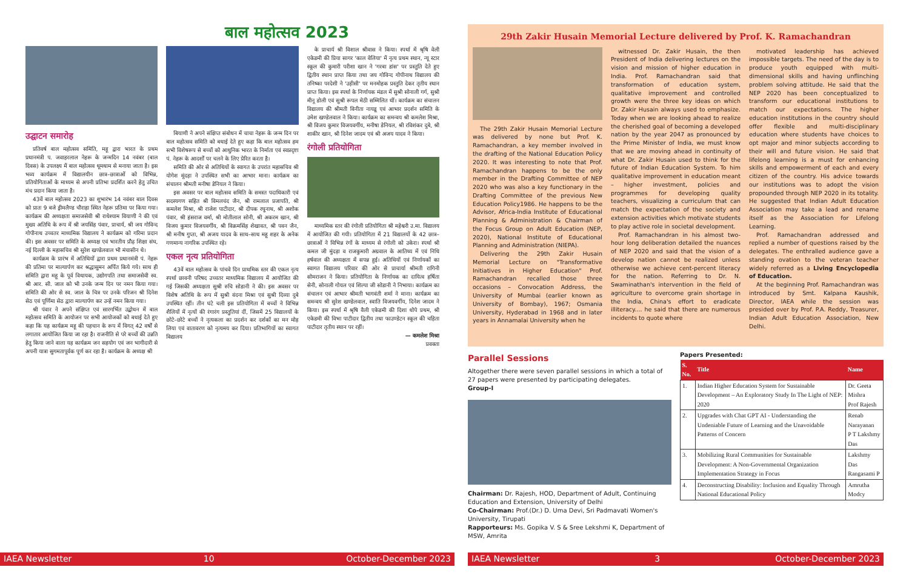बाल महोत्सव 2023
उद्घाटन समारोह
प्रतिवर्ष बाल महोत्सव समिति, महू द्वारा भारत के प्रथम प्रधानमंत्री प. जवाहरलाल नेहरू के जन्मदिन 14 नवंबर (बाल दिवस) के उपलक्ष्य में बाल महोत्सव धूमधाम से मनाया जाता है। इस भव्य कार्यक्रम में विद्यालयीन छात्र–छात्राओं को विभिन्न, प्रतियोगिताओं के माध्यम से अपनी प्रतिभा प्रदर्शित करने हेतु उचित मंच प्रदान किया जाता है।
43वें बाल महोत्सव 2023 का शुभारंभ 14 नवंबर बाल दिवस को प्रातः 9 बजे ड्रीमलैण्ड चौराहा स्थित नेहरू प्रतिमा पर किया गया। कार्यक्रम की अध्यक्षता समाजसेवी श्री राधेश्याम वियाणी ने की एवं मुख्य अतिथि के रूप में श्री जयसिंह पंवार, प्राचार्य, श्री जय गोविन्द गोपीनाथ उच्चतर माध्यमिक विद्यालय ने कार्यक्रम को गरिमा प्रदान की। इस अवसर पर समिति के अध्यक्ष एवं भारतीय प्रौढ़ शिक्षा संघ, नई दिल्ली के महासचिव श्री सुरेश खण्डेलवाल भी मंचासीन थे।
कार्यक्रम के प्रारंभ में अतिथियों द्वारा प्रथम प्रधानमंत्री पं. नेहरू की प्रतिमा पर माल्यार्पण कर श्रद्धासुमन अर्पित किये गये। साथ ही समिति द्वारा महू के पूर्व विधायक, उद्योगपति तथा समाजसेवी स्व. श्री आर. सी. जाल को भी उनके जन्म दिन पर नमन किया गया। समिति की ओर से स्व. जाल के चित्र पर उनके परिजन श्री दिनेश सेठ एवं पूर्णिमा सेठ द्वारा माल्यार्पण कर उन्हें नमन किया गया।
श्री पंवार ने अपने संक्षिप्त एवं सारगर्भित उद्बोधन में बाल महोत्सव समिति के आयोजन पर सभी आयोजकों को बधाई देते हुए कहा कि यह कार्यक्रम महू की पहचान के रूप में विगत् 42 वर्षों से लगातार आयोजित किया जा रहा है। राजनीति से परे बच्चों की उन्नति हेतु किया जाने वाला यह कार्यक्रम जन सहयोग एवं जन भागीदारी से अपनी यात्रा सुगमतापूर्वक पूर्ण कर रहा है। कार्यक्रम के अध्यक्ष श्री
बियाणी ने अपने संक्षिप्त संबोधन में चाचा नेहरू के जन्म दिन पर बाल महोत्सव समिति को बधाई देते हुए कहा कि बाल महोत्सव हम सभी विशेषरूप से बच्चों को आधुनिक भारत के निर्माता एवं स्वप्नदृष्टा पं. नेहरू के आदर्शों पर चलने के लिए प्रेरित करता है।
समिति की ओर से अतिथियों के स्वागत के उपरांत महासचिव श्री योगेश मूंदड़ा ने उपस्थित सभी का आभार माना। कार्यक्रम का संचालन श्रीमती मनीषा डेनियल ने किया।
इस अवसर पर बाल महोत्सव समिति के समस्त पदाधिकारी एवं सदस्यगण सहित श्री विमलचंद जैन, श्री रामलाल प्रजापति, श्री कमलेश मिश्रा, श्री राजेश पाटीदार, श्री दीपक रघुनाथ, श्री अशोक पंवार, श्री हंसराज वर्मा, श्री मोतीलाल सोनी, श्री अकरम खान, श्री विजय कुमार विजयवर्गीय, श्री विक्रमसिंह शेखावत, श्री पवन जैन, श्री मनीष गुप्ता, श्री अजय यादव के साथ–साथ महू शहर के अनेक गणमान्य नागरिक उपस्थित रहे।
एकल नृत्य प्रतियोगिता
43वें बाल महोत्सव के पांचवे दिन प्राथमिक स्तर की एकल नृत्य स्पर्धा छावनी परिषद उच्चतर माध्यमिक विद्यालय में आयोजित की गई जिसकी अध्यक्षता सुश्री रुचि सोडानी ने की। इस अवसर पर विशेष अतिथि के रूप में सुश्री वंदना मिश्रा एवं सुश्री दिव्या दुबे उपस्थित रहीं। तीन घंटे चली इस प्रतियोगिता में बच्चों ने विभिन्न शैलियों में नृत्यों की रंगारंग प्रस्तुतियां दीं, जिसमें 25 विद्यालयों के छोटे–छोटे बच्चों ने नृत्यकला का प्रदर्शन कर दर्शकों का मन मोह लिया एवं वातावरण को नृत्यमय कर दिया। प्रतिभागियों का स्वागत विद्यालय
के प्राचार्य श्री विशाल श्रीवास ने किया। स्पर्धा में श्रृषि वेली एकेडमी की प्रिया सागर 'काल वेलिया' में नृत्य प्रथम स्थान, न्यू स्टार स्कूल की कुमारी परीशा खान ने 'गरबा डांस' पर प्रस्तुति देते हुए द्वितीय स्थान प्राप्त किया तथा जय गोविन्द गोपीनाथ विद्यालय की तनिष्का परदेशी ने 'उड़ीसी' पर मनमोहक प्रस्तुति देकर तृतीय स्थान प्राप्त किया। इस स्पर्धा के निर्णायक मंडल में सुश्री सोनाली गर्ग, सुश्री मीनू डोली एवं सुश्री रूपल मेठी सम्मिलित थीं। कार्यक्रम का संचालन विद्यालय की श्रीमती विनीता नायडू एवं आभार प्रदर्शन समिति के उमेश खण्डेलवाल ने किया। कार्यक्रम का समन्वय श्री कमलेश मिश्रा, श्री विजय कुमार विजयवर्गीय, मनीषा डेनियल, श्री रविशंकर दुबे, श्री शाकीर खान, श्री दिनेश जादम एवं श्री अजय यादव ने किया।
रंगोली प्रतियोगिता
माध्यमिक स्तर की रंगोली प्रतियोगिता श्री महेश्वरी उ.मा. विद्यालय में आयोजित की गयी। प्रतियोगिता में 21 विद्यालयों के 42 छात्र–छात्राओं ने विभिन्न रंगों के माध्यम से रंगोली को उकेरा। स्पर्धा श्री कमल जी मुंदड़ा व राजकुमारी अग्रवाल के आतिथ्य में एवं निधि हर्षवाल की अध्यक्षता में सपन्न हुई। अतिथियों एवं निर्णायकों का स्वागत विद्यालय परिवार की ओर से प्राचार्या श्रीमती रागिनी सोमराजन ने किया। प्रतियोगिता के निर्णायक का दायित्व हर्षिता सेनी, सोनाली गोयल एवं शिल्पा जी सोडानी ने निभाया। कार्यक्रम का संचालन एवं आभार श्रीमती भागवंती शर्मा ने माना। कार्यक्रम का समन्वय श्री सुरेश खण्डेलवाल, स्वाति विजयवर्गीय, दिनेश जादम ने किया। इस स्पर्धा में श्रृषि वैली एकेडमी की दिशा धोपे प्रथम, श्री एकेडमी की विभा पाटीदार द्वितीय तथा फाउण्डेटन स्कूल की चहिता पाटीदार तृतीय स्थान पर रहीं।
— कमलेश मिश्रा
प्रवक्ता
IAEA Newsletter 10 October-December 2023
29th Zakir Husain Memorial Lecture delivered by Prof. K. Ramachandran
The 29th Zakir Husain Memorial Lecture was delivered by none but Prof. K. Ramachandran, a key member involved in the drafting of the National Education Policy 2020. It was interesting to note that Prof. Ramachandran happens to be the only member in the Drafting Committee of NEP 2020 who was also a key functionary in the Drafting Committee of the previous New Education Policy1986. He happens to be the Advisor, Africa-India Institute of Educational Planning & Administration & Chairman of the Focus Group on Adult Education (NEP, 2020), National Institute of Educational Planning and Administration (NIEPA).
Delivering the 29th Zakir Husain Memorial Lecture on "Transformative Initiatives in Higher Education" Prof. Ramachandran recalled those three occasions – Convocation Address, the University of Mumbai (earlier known as University of Bombay), 1967; Osmania University, Hyderabad in 1968 and in later years in Annamalai University when he
witnessed Dr. Zakir Husain, the then President of India delivering lectures on the vision and mission of higher education in India. Prof. Ramachandran said that transformation of education system, qualitative improvement and controlled growth were the three key ideas on which Dr. Zakir Husain always used to emphasize. Today when we are looking ahead to realize the cherished goal of becoming a developed nation by the year 2047 as pronounced by the Prime Minister of India, we must know that we are moving ahead in continuity of what Dr. Zakir Husain used to think for the future of Indian Education System. To him qualitative improvement in education meant – higher investment, policies and programmes for developing quality teachers, visualizing a curriculum that can match the expectation of the society and extension activities which motivate students to play active role in societal development.
Prof. Ramachandran in his almost two-hour long deliberation detailed the nuances of NEP 2020 and said that the vision of a develop nation cannot be realized unless otherwise we achieve cent-percent literacy for the nation. Referring to Dr. N. Swaminathan's intervention in the field of agriculture to overcome grain shortage in the India, China's effort to eradicate illiteracy.... he said that there are numerous incidents to quote where
motivated leadership has achieved impossible targets. The need of the day is to produce youth equipped with multi-dimensional skills and having unflinching problem solving attitude. He said that the NEP 2020 has been conceptualized to transform our educational institutions to match our expectations. The higher education institutions in the country should offer flexible and multi-disciplinary education where students have choices to opt major and minor subjects according to their will and future vision. He said that lifelong learning is a must for enhancing skills and empowerment of each and every citizen of the country. His advice towards our institutions was to adopt the vision propounded through NEP 2020 in its totality. He suggested that Indian Adult Education Association may take a lead and rename itself as the Association for Lifelong Learning.
Prof. Ramachandran addressed and replied a number of questions raised by the delegates. The enthralled audience gave a standing ovation to the veteran teacher widely referred as a Living Encyclopedia of Education.
At the beginning Prof. Ramachandran was introduced by Smt. Kalpana Kaushik, Director, IAEA while the session was presided over by Prof. P.A. Reddy, Treasurer, Indian Adult Education Association, New Delhi.
Parallel Sessions
Altogether there were seven parallel sessions in which a total of 27 papers were presented by participating delegates.
Group-I
Chairman: Dr. Rajesh, HOD, Department of Adult, Continuing Education and Extension, University of Delhi
Co-Chairman: Prof.(Dr.) D. Uma Devi, Sri Padmavati Women's University, Tirupati
Rapporteurs: Ms. Gopika V. S & Sree Lekshmi K, Department of MSW, Amrita
Papers Presented:
| S. No. | Title | Name |
| --- | --- | --- |
| 1. | Indian Higher Education System for Sustainable Development – An Exploratory Study In The Light of NEP: 2020 | Dr. Geeta Mishra Prof Rajesh |
| 2. | Upgrades with Chat GPT AI - Understanding the Undeniable Future of Learning and the Unavoidable Patterns of Concern | Renab Narayanan P T Lakshmy Das |
| 3. | Mobilizing Rural Communities for Sustainable Development: A Non-Governmental Organization Implementation Strategy in Focus | Lakshmy Das Rangasami P |
| 4. | Deconstructing Disability: Inclusion and Equality Through National Educational Policy | Amrutha Modcy |
IAEA Newsletter 3 October-December 2023